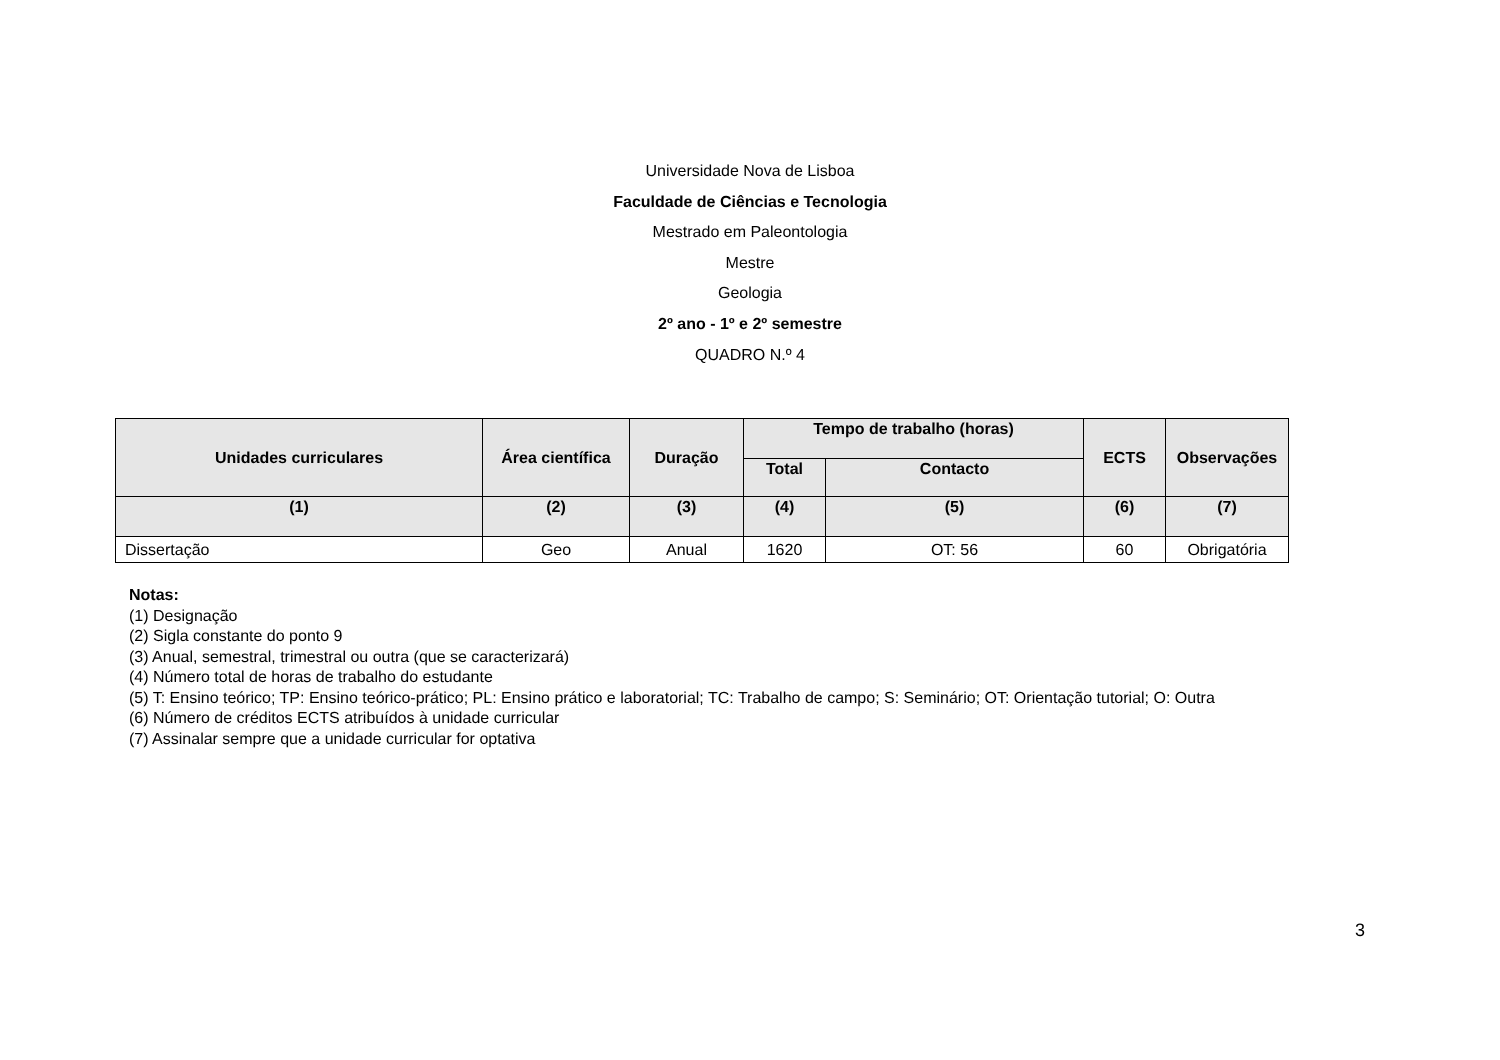Universidade Nova de Lisboa
Faculdade de Ciências e Tecnologia
Mestrado em Paleontologia
Mestre
Geologia
2º ano - 1º e 2º semestre
QUADRO N.º 4
| Unidades curriculares | Área científica | Duração | Tempo de trabalho (horas) | | ECTS | Observações |
| --- | --- | --- | --- | --- | --- | --- |
| | | | Total | Contacto | | |
| (1) | (2) | (3) | (4) | (5) | (6) | (7) |
| Dissertação | Geo | Anual | 1620 | OT: 56 | 60 | Obrigatória |
Notas:
(1) Designação
(2) Sigla constante do ponto 9
(3) Anual, semestral, trimestral ou outra (que se caracterizará)
(4) Número total de horas de trabalho do estudante
(5) T: Ensino teórico; TP: Ensino teórico-prático; PL: Ensino prático e laboratorial; TC: Trabalho de campo; S: Seminário; OT: Orientação tutorial; O: Outra
(6) Número de créditos ECTS atribuídos à unidade curricular
(7) Assinalar sempre que a unidade curricular for optativa
3